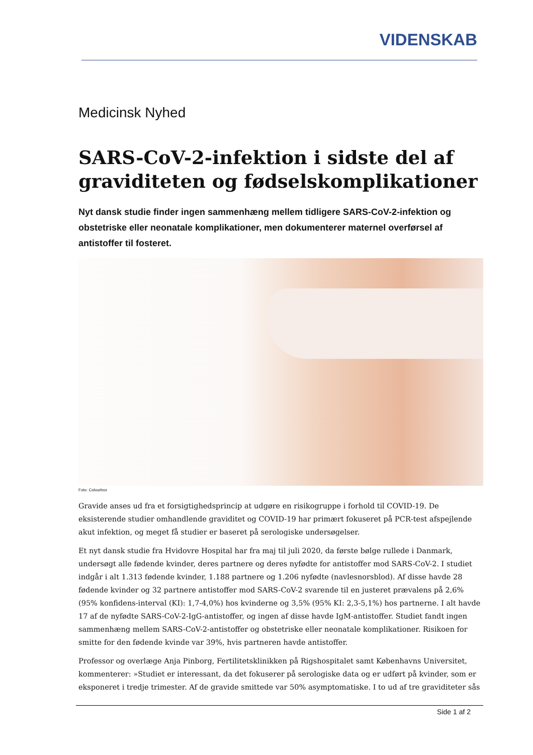VIDENSKAB
Medicinsk Nyhed
SARS-CoV-2-infektion i sidste del af graviditeten og fødselskomplikationer
Nyt dansk studie finder ingen sammenhæng mellem tidligere SARS-CoV-2-infektion og obstetriske eller neonatale komplikationer, men dokumenterer maternel overførsel af antistoffer til fosteret.
Foto: Colourbox
Gravide anses ud fra et forsigtighedsprincip at udgøre en risikogruppe i forhold til COVID-19. De eksisterende studier omhandlende graviditet og COVID-19 har primært fokuseret på PCR-test afspejlende akut infektion, og meget få studier er baseret på serologiske undersøgelser.
Et nyt dansk studie fra Hvidovre Hospital har fra maj til juli 2020, da første bølge rullede i Danmark, undersøgt alle fødende kvinder, deres partnere og deres nyfødte for antistoffer mod SARS-CoV-2. I studiet indgår i alt 1.313 fødende kvinder, 1.188 partnere og 1.206 nyfødte (navlesnorsblod). Af disse havde 28 fødende kvinder og 32 partnere antistoffer mod SARS-CoV-2 svarende til en justeret prævalens på 2,6% (95% konfidens-interval (KI): 1,7-4,0%) hos kvinderne og 3,5% (95% KI: 2,3-5,1%) hos partnerne. I alt havde 17 af de nyfødte SARS-CoV-2-IgG-antistoffer, og ingen af disse havde IgM-antistoffer. Studiet fandt ingen sammenhæng mellem SARS-CoV-2-antistoffer og obstetriske eller neonatale komplikationer. Risikoen for smitte for den fødende kvinde var 39%, hvis partneren havde antistoffer.
Professor og overlæge Anja Pinborg, Fertilitetsklinikken på Rigshospitalet samt Københavns Universitet, kommenterer: »Studiet er interessant, da det fokuserer på serologiske data og er udført på kvinder, som er eksponeret i tredje trimester. Af de gravide smittede var 50% asymptomatiske. I to ud af tre graviditeter sås
Side 1 af 2